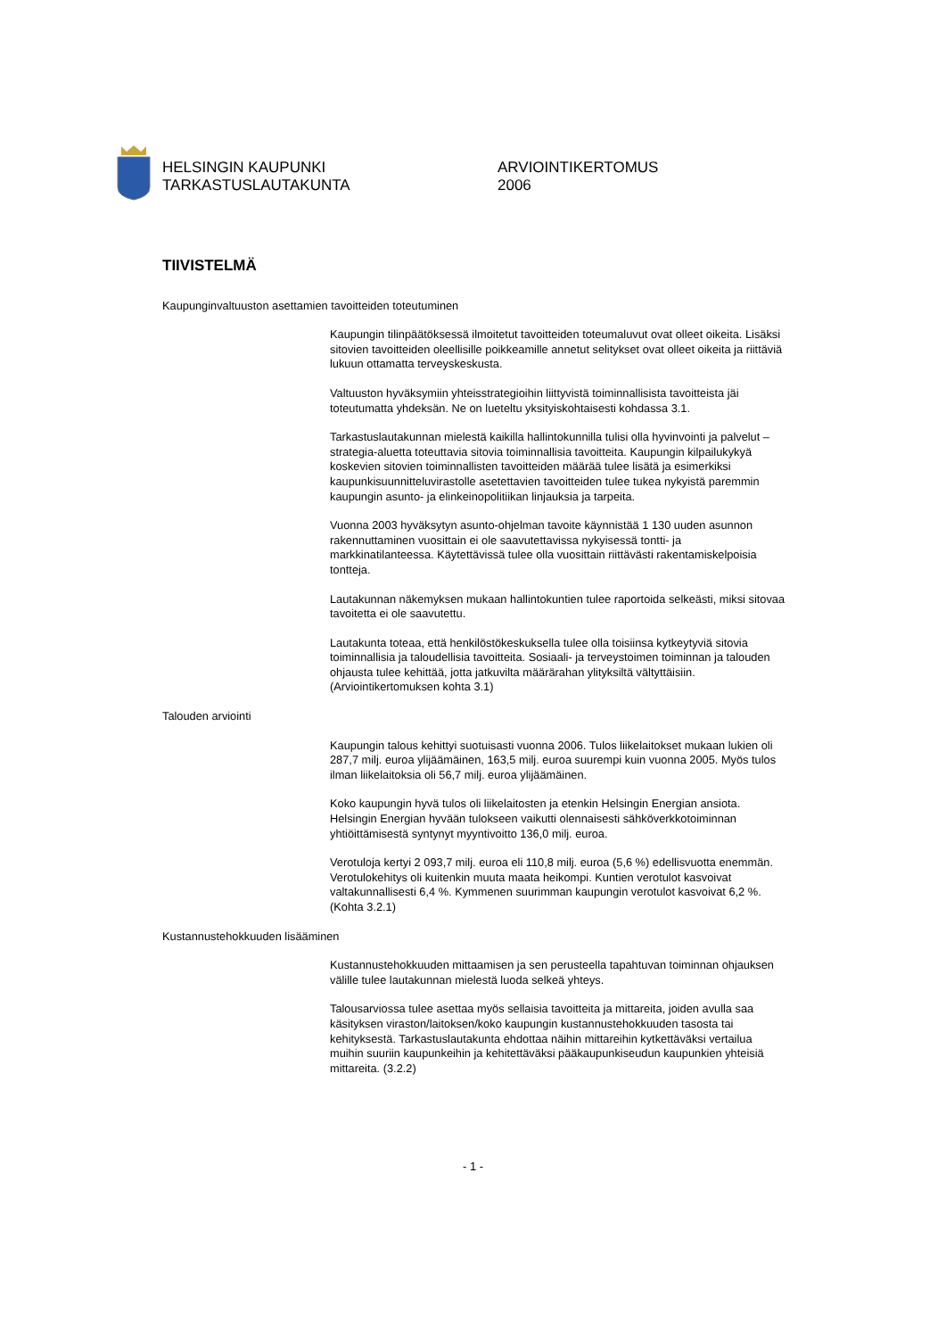HELSINGIN KAUPUNKI
TARKASTUSLAUTAKUNTA
ARVIOINTIKERTOMUS
2006
TIIVISTELMÄ
Kaupunginvaltuuston asettamien tavoitteiden toteutuminen
Kaupungin tilinpäätöksessä ilmoitetut tavoitteiden toteumaluvut ovat olleet oikeita. Lisäksi sitovien tavoitteiden oleellisille poikkeamille annetut selitykset ovat olleet oikeita ja riittäviä lukuun ottamatta terveyskeskusta.
Valtuuston hyväksymiin yhteisstrategioihin liittyvistä toiminnallisista tavoitteista jäi toteutumatta yhdeksän. Ne on lueteltu yksityiskohtaisesti kohdassa 3.1.
Tarkastuslautakunnan mielestä kaikilla hallintokunnilla tulisi olla hyvinvointi ja palvelut –strategia-aluetta toteuttavia sitovia toiminnallisia tavoitteita. Kaupungin kilpailukykyä koskevien sitovien toiminnallisten tavoitteiden määrää tulee lisätä ja esimerkiksi kaupunkisuunnitteluvirastolle asetettavien tavoitteiden tulee tukea nykyistä paremmin kaupungin asunto- ja elinkeinopolitiikan linjauksia ja tarpeita.
Vuonna 2003 hyväksytyn asunto-ohjelman tavoite käynnistää 1 130 uuden asunnon rakennuttaminen vuosittain ei ole saavutettavissa nykyisessä tontti- ja markkinatilanteessa. Käytettävissä tulee olla vuosittain riittävästi rakentamiskelpoisia tontteja.
Lautakunnan näkemyksen mukaan hallintokuntien tulee raportoida selkeästi, miksi sitovaa tavoitetta ei ole saavutettu.
Lautakunta toteaa, että henkilöstökeskuksella tulee olla toisiinsa kytkeytyviä sitovia toiminnallisia ja taloudellisia tavoitteita. Sosiaali- ja terveystoimen toiminnan ja talouden ohjausta tulee kehittää, jotta jatkuvilta määrärahan ylityksiltä vältyttäisiin. (Arviointikertomuksen kohta 3.1)
Talouden arviointi
Kaupungin talous kehittyi suotuisasti vuonna 2006. Tulos liikelaitokset mukaan lukien oli 287,7 milj. euroa ylijäämäinen, 163,5 milj. euroa suurempi kuin vuonna 2005. Myös tulos ilman liikelaitoksia oli 56,7 milj. euroa ylijäämäinen.
Koko kaupungin hyvä tulos oli liikelaitosten ja etenkin Helsingin Energian ansiota. Helsingin Energian hyvään tulokseen vaikutti olennaisesti sähköverkkotoiminnan yhtiöittämisestä syntynyt myyntivoitto 136,0 milj. euroa.
Verotuloja kertyi 2 093,7 milj. euroa eli 110,8 milj. euroa (5,6 %) edellisvuotta enemmän. Verotulokehitys oli kuitenkin muuta maata heikompi. Kuntien verotulot kasvoivat valtakunnallisesti 6,4 %. Kymmenen suurimman kaupungin verotulot kasvoivat 6,2 %. (Kohta 3.2.1)
Kustannustehokkuuden lisääminen
Kustannustehokkuuden mittaamisen ja sen perusteella tapahtuvan toiminnan ohjauksen välille tulee lautakunnan mielestä luoda selkeä yhteys.
Talousarviossa tulee asettaa myös sellaisia tavoitteita ja mittareita, joiden avulla saa käsityksen viraston/laitoksen/koko kaupungin kustannustehokkuuden tasosta tai kehityksestä. Tarkastuslautakunta ehdottaa näihin mittareihin kytkettäväksi vertailua muihin suuriin kaupunkeihin ja kehitettäväksi pääkaupunkiseudun kaupunkien yhteisiä mittareita. (3.2.2)
- 1 -